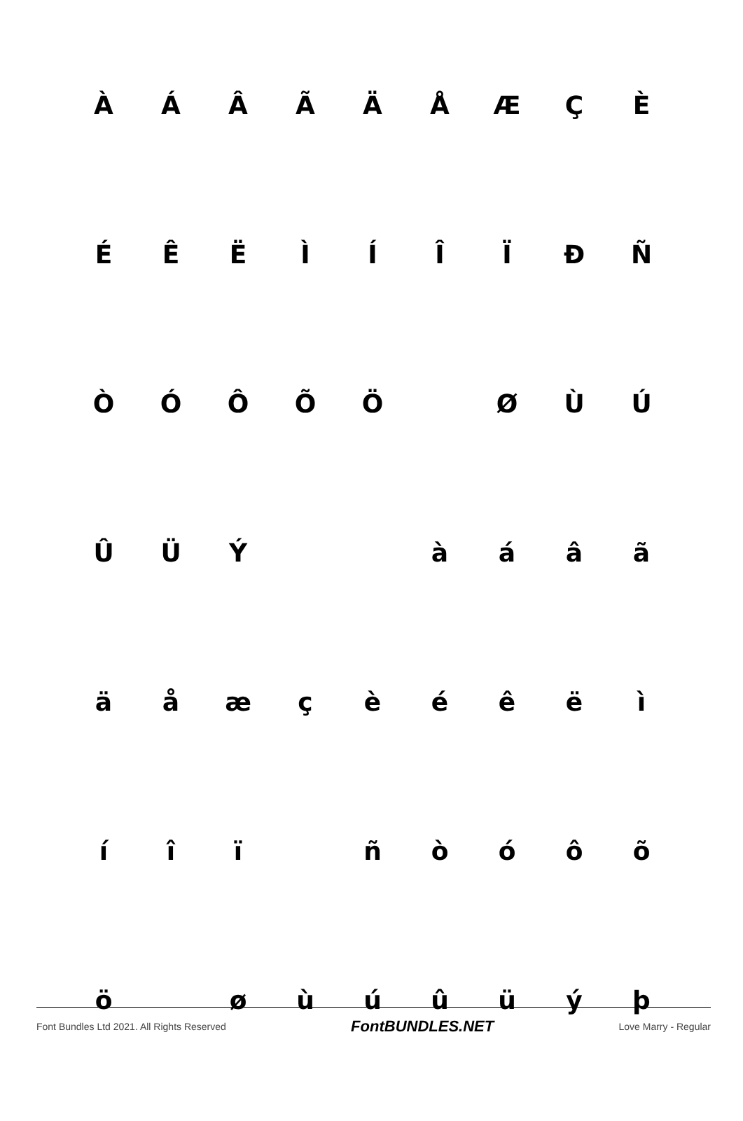| À | Á | Â | Ã | Ä | Å | Æ | Ç | È |
| É | Ê | Ë | Ì | Í | Î | Ï | Ð | Ñ |
| Ò | Ó | Ô | Õ | Ö | | Ø | Ù | Ú |
| Û | Ü | Ý | | | à | á | â | ã |
| ä | å | æ | ç | è | é | ê | ë | ì |
| í | î | ï | | ñ | ò | ó | ô | õ |
| ö | | ø | ù | ú | û | ü | ý | þ |
Font Bundles Ltd 2021. All Rights Reserved FontBUNDLES.NET Love Marry - Regular